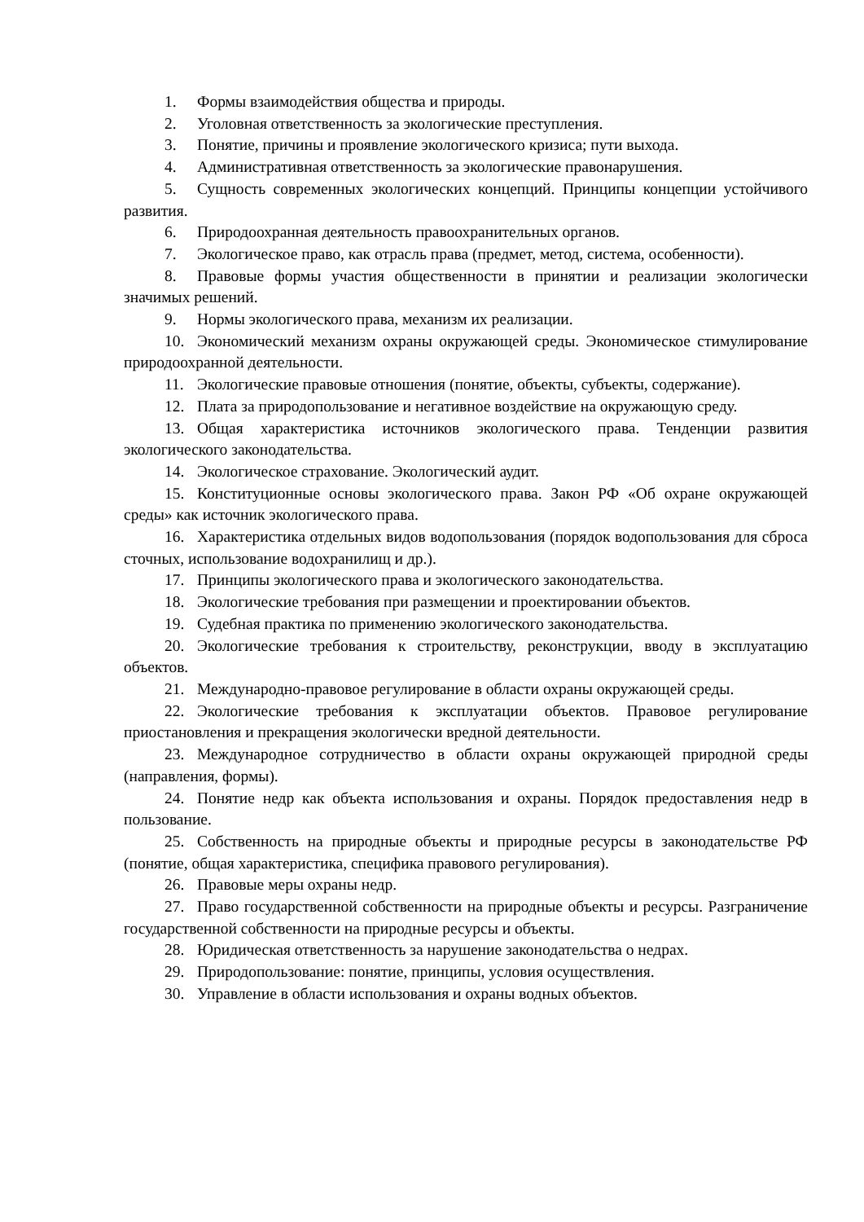1. Формы взаимодействия общества и природы.
2. Уголовная ответственность за экологические преступления.
3. Понятие, причины и проявление экологического кризиса; пути выхода.
4. Административная ответственность за экологические правонарушения.
5. Сущность современных экологических концепций. Принципы концепции устойчивого развития.
6. Природоохранная деятельность правоохранительных органов.
7. Экологическое право, как отрасль права (предмет, метод, система, особенности).
8. Правовые формы участия общественности в принятии и реализации экологически значимых решений.
9. Нормы экологического права, механизм их реализации.
10. Экономический механизм охраны окружающей среды. Экономическое стимулирование природоохранной деятельности.
11. Экологические правовые отношения (понятие, объекты, субъекты, содержание).
12. Плата за природопользование и негативное воздействие на окружающую среду.
13. Общая характеристика источников экологического права. Тенденции развития экологического законодательства.
14. Экологическое страхование. Экологический аудит.
15. Конституционные основы экологического права. Закон РФ «Об охране окружающей среды» как источник экологического права.
16. Характеристика отдельных видов водопользования (порядок водопользования для сброса сточных, использование водохранилищ и др.).
17. Принципы экологического права и экологического законодательства.
18. Экологические требования при размещении и проектировании объектов.
19. Судебная практика по применению экологического законодательства.
20. Экологические требования к строительству, реконструкции, вводу в эксплуатацию объектов.
21. Международно-правовое регулирование в области охраны окружающей среды.
22. Экологические требования к эксплуатации объектов. Правовое регулирование приостановления и прекращения экологически вредной деятельности.
23. Международное сотрудничество в области охраны окружающей природной среды (направления, формы).
24. Понятие недр как объекта использования и охраны. Порядок предоставления недр в пользование.
25. Собственность на природные объекты и природные ресурсы в законодательстве РФ (понятие, общая характеристика, специфика правового регулирования).
26. Правовые меры охраны недр.
27. Право государственной собственности на природные объекты и ресурсы. Разграничение государственной собственности на природные ресурсы и объекты.
28. Юридическая ответственность за нарушение законодательства о недрах.
29. Природопользование: понятие, принципы, условия осуществления.
30. Управление в области использования и охраны водных объектов.